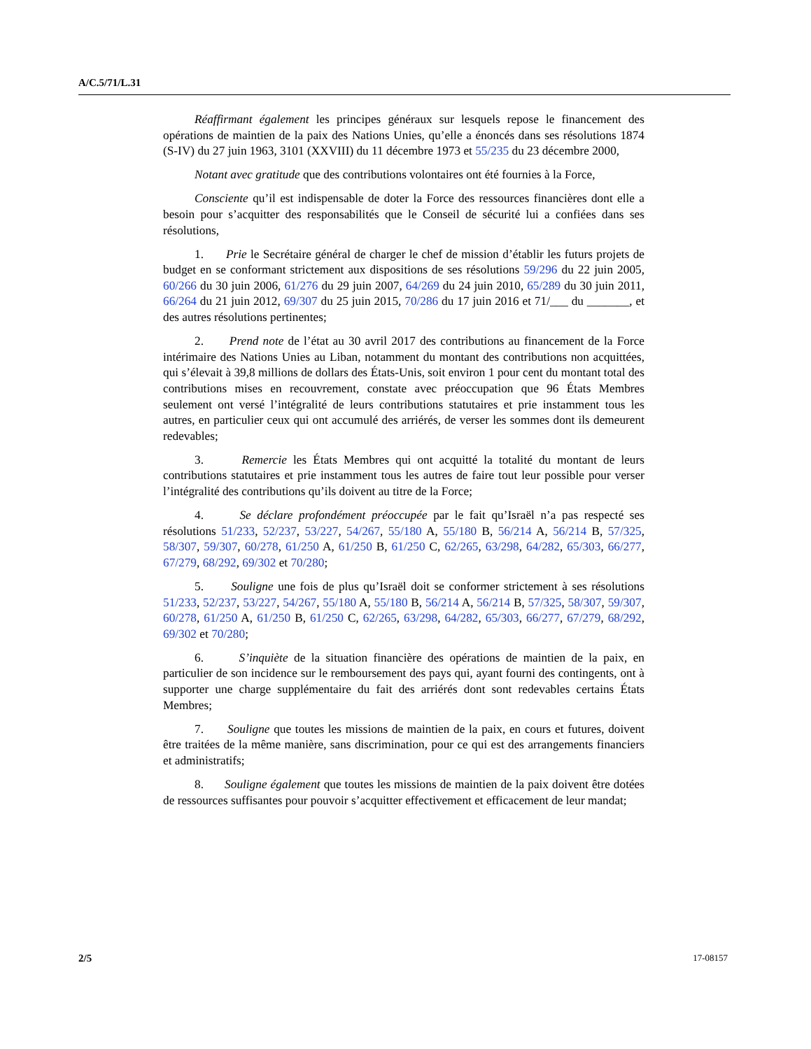A/C.5/71/L.31
Réaffirmant également les principes généraux sur lesquels repose le financement des opérations de maintien de la paix des Nations Unies, qu’elle a énoncés dans ses résolutions 1874 (S-IV) du 27 juin 1963, 3101 (XXVIII) du 11 décembre 1973 et 55/235 du 23 décembre 2000,
Notant avec gratitude que des contributions volontaires ont été fournies à la Force,
Consciente qu’il est indispensable de doter la Force des ressources financières dont elle a besoin pour s’acquitter des responsabilités que le Conseil de sécurité lui a confiées dans ses résolutions,
1. Prie le Secrétaire général de charger le chef de mission d’établir les futurs projets de budget en se conformant strictement aux dispositions de ses résolutions 59/296 du 22 juin 2005, 60/266 du 30 juin 2006, 61/276 du 29 juin 2007, 64/269 du 24 juin 2010, 65/289 du 30 juin 2011, 66/264 du 21 juin 2012, 69/307 du 25 juin 2015, 70/286 du 17 juin 2016 et 71/___ du _______, et des autres résolutions pertinentes;
2. Prend note de l’état au 30 avril 2017 des contributions au financement de la Force intérimaire des Nations Unies au Liban, notamment du montant des contributions non acquittées, qui s’élevait à 39,8 millions de dollars des États-Unis, soit environ 1 pour cent du montant total des contributions mises en recouvrement, constate avec préoccupation que 96 États Membres seulement ont versé l’intégralité de leurs contributions statutaires et prie instamment tous les autres, en particulier ceux qui ont accumulé des arriérés, de verser les sommes dont ils demeurent redevables;
3. Remercie les États Membres qui ont acquitté la totalité du montant de leurs contributions statutaires et prie instamment tous les autres de faire tout leur possible pour verser l’intégralité des contributions qu’ils doivent au titre de la Force;
4. Se déclare profondément préoccupée par le fait qu’Israël n’a pas respecté ses résolutions 51/233, 52/237, 53/227, 54/267, 55/180 A, 55/180 B, 56/214 A, 56/214 B, 57/325, 58/307, 59/307, 60/278, 61/250 A, 61/250 B, 61/250 C, 62/265, 63/298, 64/282, 65/303, 66/277, 67/279, 68/292, 69/302 et 70/280;
5. Souligne une fois de plus qu’Israël doit se conformer strictement à ses résolutions 51/233, 52/237, 53/227, 54/267, 55/180 A, 55/180 B, 56/214 A, 56/214 B, 57/325, 58/307, 59/307, 60/278, 61/250 A, 61/250 B, 61/250 C, 62/265, 63/298, 64/282, 65/303, 66/277, 67/279, 68/292, 69/302 et 70/280;
6. S’inquiète de la situation financière des opérations de maintien de la paix, en particulier de son incidence sur le remboursement des pays qui, ayant fourni des contingents, ont à supporter une charge supplémentaire du fait des arriérés dont sont redevables certains États Membres;
7. Souligne que toutes les missions de maintien de la paix, en cours et futures, doivent être traitées de la même manière, sans discrimination, pour ce qui est des arrangements financiers et administratifs;
8. Souligne également que toutes les missions de maintien de la paix doivent être dotées de ressources suffisantes pour pouvoir s’acquitter effectivement et efficacement de leur mandat;
2/5 17-08157